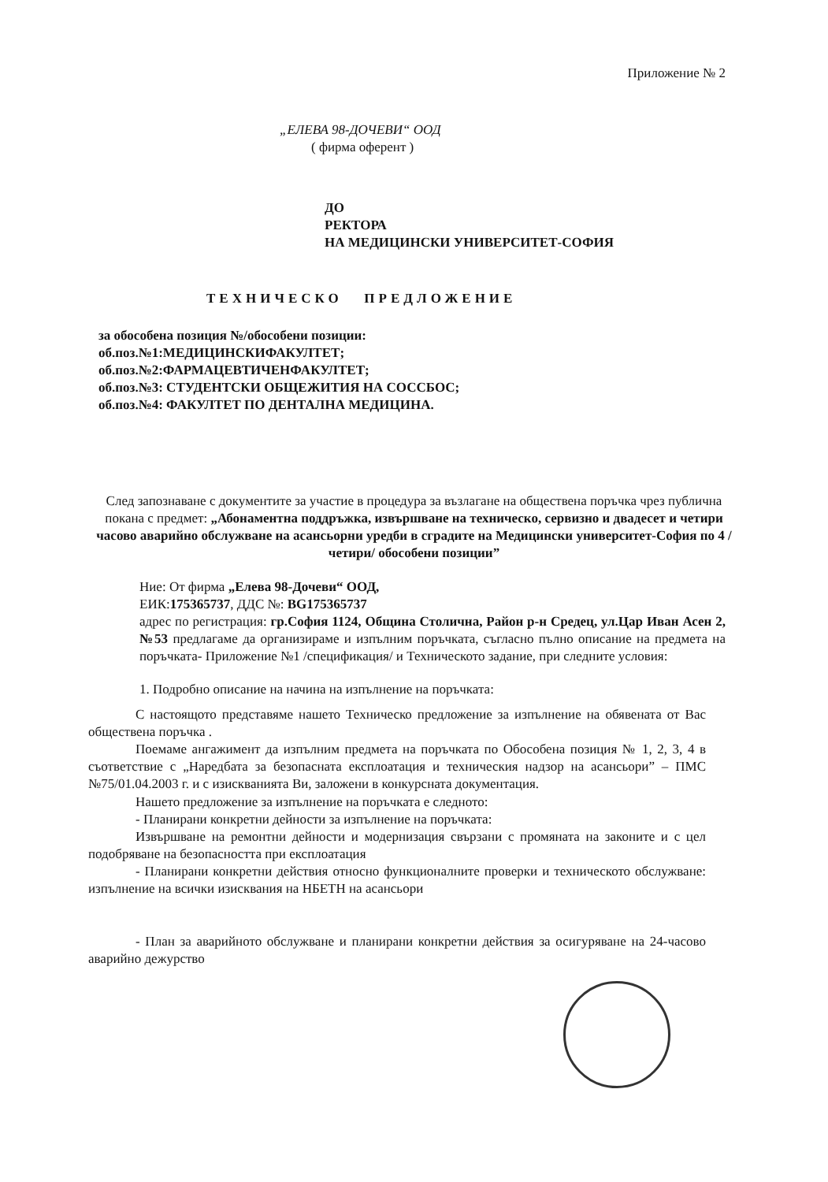Приложение № 2
„ЕЛЕВА 98-ДОЧЕВИ“ ООД
( фирма оферент )
ДО
РЕКТОРА
НА МЕДИЦИНСКИ УНИВЕРСИТЕТ-СОФИЯ
ТЕХНИЧЕСКО ПРЕДЛОЖЕНИЕ
за обособена позиция №/обособени позиции:
об.поз.№1:МЕДИЦИНСКИФАКУЛТЕТ;
об.поз.№2:ФАРМАЦЕВТИЧЕНФАКУЛТЕТ;
об.поз.№3: СТУДЕНТСКИ ОБЩЕЖИТИЯ НА СОССБОС;
об.поз.№4: ФАКУЛТЕТ ПО ДЕНТАЛНА МЕДИЦИНА.
След запознаване с документите за участие в процедура за възлагане на обществена поръчка чрез публична покана с предмет: „Абонаментна поддръжка, извършване на техническо, сервизно и двадесет и четири часово аварийно обслужване на асансьорни уредби в сградите на Медицински университет-София по 4 /четири/ обособени позиции”
Ние: От фирма „Елева 98-Дочеви“ ООД,
ЕИК:175365737, ДДС №: BG175365737
адрес по регистрация: гр.София 1124, Община Столична, Район р-н Средец, ул.Цар Иван Асен 2, №53 предлагаме да организираме и изпълним поръчката, съгласно пълно описание на предмета на поръчката- Приложение №1 /спецификация/ и Техническото задание, при следните условия:
1. Подробно описание на начина на изпълнение на поръчката:
С настоящото представяме нашето Техническо предложение за изпълнение на обявената от Вас обществена поръчка .
Поемаме ангажимент да изпълним предмета на поръчката по Обособена позиция № 1, 2, 3, 4 в съответствие с „Наредбата за безопасната експлоатация и техническия надзор на асансьори” – ПМС №75/01.04.2003 г. и с изискванията Ви, заложени в конкурсната документация.
Нашето предложение за изпълнение на поръчката е следното:
- Планирани конкретни дейности за изпълнение на поръчката:
Извършване на ремонтни дейности и модернизация свързани с промяната на законите и с цел подобряване на безопасността при експлоатация
- Планирани конкретни действия относно функционалните проверки и техническото обслужване: изпълнение на всички изисквания на НБЕТН на асансьори
- План за аварийното обслужване и планирани конкретни действия за осигуряване на 24-часово аварийно дежурство